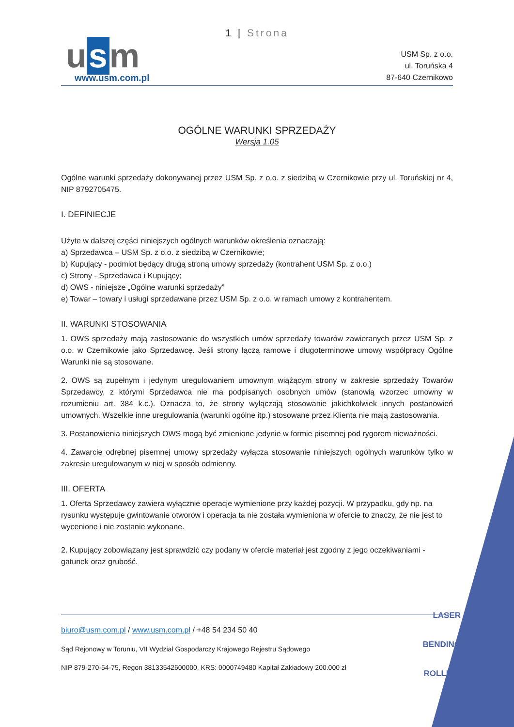1 | Strona
u s m
www.usm.com.pl
USM Sp. z o.o.
ul. Toruńska 4
87-640 Czernikowo
OGÓLNE WARUNKI SPRZEDAŻY
Wersja 1.05
Ogólne warunki sprzedaży dokonywanej przez USM Sp. z o.o. z siedzibą w Czernikowie przy ul. Toruńskiej nr 4, NIP 8792705475.
I. DEFINIECJE
Użyte w dalszej części niniejszych ogólnych warunków określenia oznaczają:
a) Sprzedawca – USM Sp. z o.o. z siedzibą w Czernikowie;
b) Kupujący - podmiot będący drugą stroną umowy sprzedaży (kontrahent USM Sp. z o.o.)
c) Strony - Sprzedawca i Kupujący;
d) OWS - niniejsze „Ogólne warunki sprzedaży”
e) Towar – towary i usługi sprzedawane przez USM Sp. z o.o. w ramach umowy z kontrahentem.
II. WARUNKI STOSOWANIA
1. OWS sprzedaży mają zastosowanie do wszystkich umów sprzedaży towarów zawieranych przez USM Sp. z o.o. w Czernikowie jako Sprzedawcę. Jeśli strony łączą ramowe i długoterminowe umowy współpracy Ogólne Warunki nie są stosowane.
2. OWS są zupełnym i jedynym uregulowaniem umownym wiążącym strony w zakresie sprzedaży Towarów Sprzedawcy, z którymi Sprzedawca nie ma podpisanych osobnych umów (stanowią wzorzec umowny w rozumieniu art. 384 k.c.). Oznacza to, że strony wyłączają stosowanie jakichkolwiek innych postanowień umownych. Wszelkie inne uregulowania (warunki ogólne itp.) stosowane przez Klienta nie mają zastosowania.
3. Postanowienia niniejszych OWS mogą być zmienione jedynie w formie pisemnej pod rygorem nieważności.
4. Zawarcie odrębnej pisemnej umowy sprzedaży wyłącza stosowanie niniejszych ogólnych warunków tylko w zakresie uregulowanym w niej w sposób odmienny.
III. OFERTA
1. Oferta Sprzedawcy zawiera wyłącznie operacje wymienione przy każdej pozycji. W przypadku, gdy np. na rysunku występuje gwintowanie otworów i operacja ta nie została wymieniona w ofercie to znaczy, że nie jest to wycenione i nie zostanie wykonane.
2. Kupujący zobowiązany jest sprawdzić czy podany w ofercie materiał jest zgodny z jego oczekiwaniami - gatunek oraz grubość.
biuro@usm.com.pl / www.usm.com.pl / +48 54 234 50 40
Sąd Rejonowy w Toruniu, VII Wydział Gospodarczy Krajowego Rejestru Sądowego
NIP 879-270-54-75, Regon 38133542600000, KRS: 0000749480 Kapitał Zakładowy 200.000 zł
LASER
BENDING
ROLLING